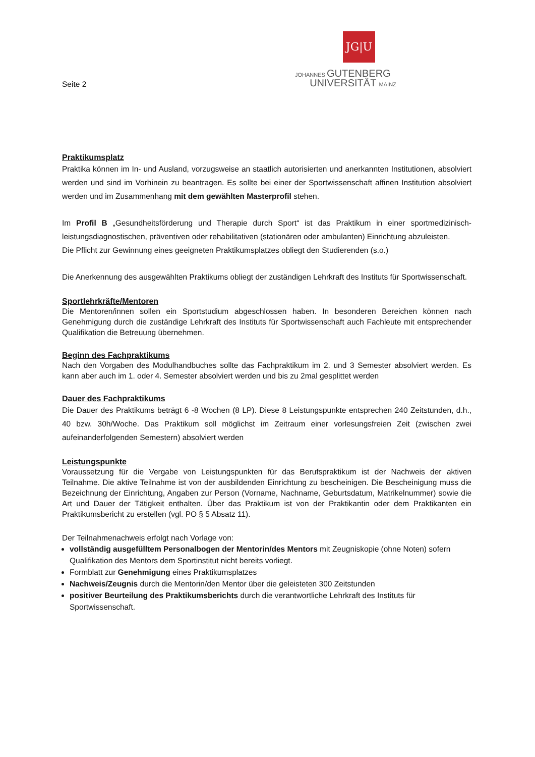Seite 2
JG|U
JOHANNES GUTENBERG
UNIVERSITÄT MAINZ
Praktikumsplatz
Praktika können im In- und Ausland, vorzugsweise an staatlich autorisierten und anerkannten Institutionen, absolviert werden und sind im Vorhinein zu beantragen. Es sollte bei einer der Sportwissenschaft affinen Institution absolviert werden und im Zusammenhang mit dem gewählten Masterprofil stehen.
Im Profil B „Gesundheitsförderung und Therapie durch Sport“ ist das Praktikum in einer sportmedizinisch-leistungsdiagnostischen, präventiven oder rehabilitativen (stationären oder ambulanten) Einrichtung abzuleisten.
Die Pflicht zur Gewinnung eines geeigneten Praktikumsplatzes obliegt den Studierenden (s.o.)
Die Anerkennung des ausgewählten Praktikums obliegt der zuständigen Lehrkraft des Instituts für Sportwissenschaft.
Sportlehrkräfte/Mentoren
Die Mentoren/innen sollen ein Sportstudium abgeschlossen haben. In besonderen Bereichen können nach Genehmigung durch die zuständige Lehrkraft des Instituts für Sportwissenschaft auch Fachleute mit entsprechender Qualifikation die Betreuung übernehmen.
Beginn des Fachpraktikums
Nach den Vorgaben des Modulhandbuches sollte das Fachpraktikum im 2. und 3 Semester absolviert werden. Es kann aber auch im 1. oder 4. Semester absolviert werden und bis zu 2mal gesplittet werden
Dauer des Fachpraktikums
Die Dauer des Praktikums beträgt 6 -8 Wochen (8 LP). Diese 8 Leistungspunkte entsprechen 240 Zeitstunden, d.h., 40 bzw. 30h/Woche. Das Praktikum soll möglichst im Zeitraum einer vorlesungsfreien Zeit (zwischen zwei aufeinanderfolgenden Semestern) absolviert werden
Leistungspunkte
Voraussetzung für die Vergabe von Leistungspunkten für das Berufspraktikum ist der Nachweis der aktiven Teilnahme. Die aktive Teilnahme ist von der ausbildenden Einrichtung zu bescheinigen. Die Bescheinigung muss die Bezeichnung der Einrichtung, Angaben zur Person (Vorname, Nachname, Geburtsdatum, Matrikelnummer) sowie die Art und Dauer der Tätigkeit enthalten. Über das Praktikum ist von der Praktikantin oder dem Praktikanten ein Praktikumsbericht zu erstellen (vgl. PO § 5 Absatz 11).
Der Teilnahmenachweis erfolgt nach Vorlage von:
vollständig ausgefülltem Personalbogen der Mentorin/des Mentors mit Zeugniskopie (ohne Noten) sofern Qualifikation des Mentors dem Sportinstitut nicht bereits vorliegt.
Formblatt zur Genehmigung eines Praktikumsplatzes
Nachweis/Zeugnis durch die Mentorin/den Mentor über die geleisteten 300 Zeitstunden
positiver Beurteilung des Praktikumsberichts durch die verantwortliche Lehrkraft des Instituts für Sportwissenschaft.